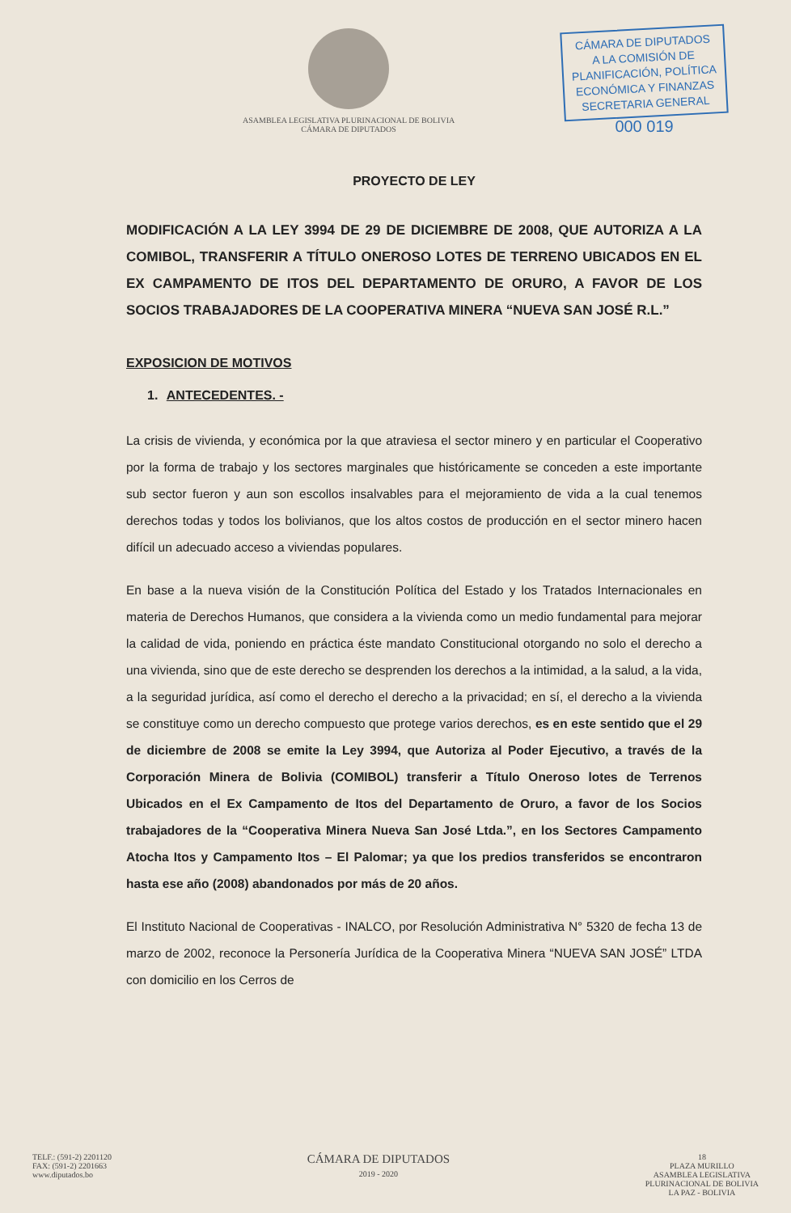ASAMBLEA LEGISLATIVA PLURINACIONAL DE BOLIVIA
CÁMARA DE DIPUTADOS
CÁMARA DE DIPUTADOS
A LA COMISIÓN DE
PLANIFICACIÓN, POLÍTICA
ECONÓMICA Y FINANZAS
SECRETARIA GENERAL
000 019
PROYECTO DE LEY
MODIFICACIÓN A LA LEY 3994 DE 29 DE DICIEMBRE DE 2008, QUE AUTORIZA A LA COMIBOL, TRANSFERIR A TÍTULO ONEROSO LOTES DE TERRENO UBICADOS EN EL EX CAMPAMENTO DE ITOS DEL DEPARTAMENTO DE ORURO, A FAVOR DE LOS SOCIOS TRABAJADORES DE LA COOPERATIVA MINERA “NUEVA SAN JOSÉ R.L.”
EXPOSICION DE MOTIVOS
1. ANTECEDENTES. -
La crisis de vivienda, y económica por la que atraviesa el sector minero y en particular el Cooperativo por la forma de trabajo y los sectores marginales que históricamente se conceden a este importante sub sector fueron y aun son escollos insalvables para el mejoramiento de vida a la cual tenemos derechos todas y todos los bolivianos, que los altos costos de producción en el sector minero hacen difícil un adecuado acceso a viviendas populares.
En base a la nueva visión de la Constitución Política del Estado y los Tratados Internacionales en materia de Derechos Humanos, que considera a la vivienda como un medio fundamental para mejorar la calidad de vida, poniendo en práctica éste mandato Constitucional otorgando no solo el derecho a una vivienda, sino que de este derecho se desprenden los derechos a la intimidad, a la salud, a la vida, a la seguridad jurídica, así como el derecho el derecho a la privacidad; en sí, el derecho a la vivienda se constituye como un derecho compuesto que protege varios derechos, es en este sentido que el 29 de diciembre de 2008 se emite la Ley 3994, que Autoriza al Poder Ejecutivo, a través de la Corporación Minera de Bolivia (COMIBOL) transferir a Título Oneroso lotes de Terrenos Ubicados en el Ex Campamento de Itos del Departamento de Oruro, a favor de los Socios trabajadores de la “Cooperativa Minera Nueva San José Ltda.”, en los Sectores Campamento Atocha Itos y Campamento Itos – El Palomar; ya que los predios transferidos se encontraron hasta ese año (2008) abandonados por más de 20 años.
El Instituto Nacional de Cooperativas - INALCO, por Resolución Administrativa N° 5320 de fecha 13 de marzo de 2002, reconoce la Personería Jurídica de la Cooperativa Minera “NUEVA SAN JOSÉ” LTDA con domicilio en los Cerros de
TELF.: (591-2) 2201120
FAX: (591-2) 2201663
www.diputados.bo
CÁMARA DE DIPUTADOS
2019 - 2020
18
PLAZA MURILLO
ASAMBLEA LEGISLATIVA
PLURINACIONAL DE BOLIVIA
LA PAZ - BOLIVIA